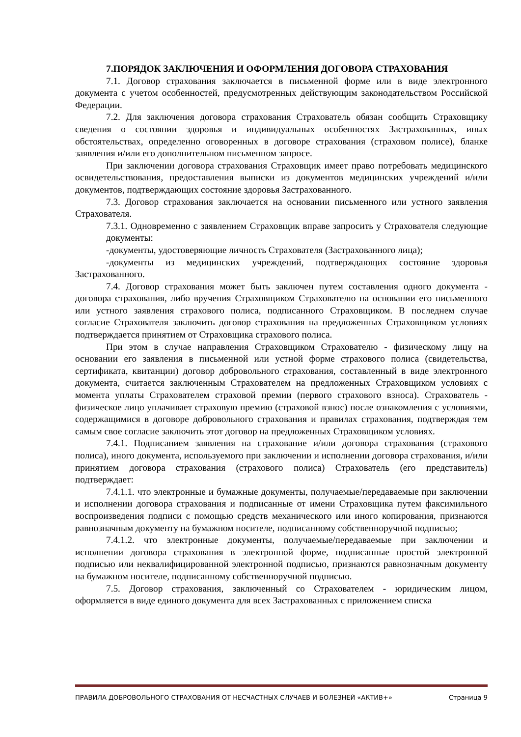7.ПОРЯДОК ЗАКЛЮЧЕНИЯ И ОФОРМЛЕНИЯ ДОГОВОРА СТРАХОВАНИЯ
7.1. Договор страхования заключается в письменной форме или в виде электронного документа с учетом особенностей, предусмотренных действующим законодательством Российской Федерации.
7.2. Для заключения договора страхования Страхователь обязан сообщить Страховщику сведения о состоянии здоровья и индивидуальных особенностях Застрахованных, иных обстоятельствах, определенно оговоренных в договоре страхования (страховом полисе), бланке заявления и/или его дополнительном письменном запросе.
При заключении договора страхования Страховщик имеет право потребовать медицинского освидетельствования, предоставления выписки из документов медицинских учреждений и/или документов, подтверждающих состояние здоровья Застрахованного.
7.3. Договор страхования заключается на основании письменного или устного заявления Страхователя.
7.3.1. Одновременно с заявлением Страховщик вправе запросить у Страхователя следующие документы:
-документы, удостоверяющие личность Страхователя (Застрахованного лица);
-документы из медицинских учреждений, подтверждающих состояние здоровья Застрахованного.
7.4. Договор страхования может быть заключен путем составления одного документа - договора страхования, либо вручения Страховщиком Страхователю на основании его письменного или устного заявления страхового полиса, подписанного Страховщиком. В последнем случае согласие Страхователя заключить договор страхования на предложенных Страховщиком условиях подтверждается принятием от Страховщика страхового полиса.
При этом в случае направления Страховщиком Страхователю - физическому лицу на основании его заявления в письменной или устной форме страхового полиса (свидетельства, сертификата, квитанции) договор добровольного страхования, составленный в виде электронного документа, считается заключенным Страхователем на предложенных Страховщиком условиях с момента уплаты Страхователем страховой премии (первого страхового взноса). Страхователь - физическое лицо уплачивает страховую премию (страховой взнос) после ознакомления с условиями, содержащимися в договоре добровольного страхования и правилах страхования, подтверждая тем самым свое согласие заключить этот договор на предложенных Страховщиком условиях.
7.4.1. Подписанием заявления на страхование и/или договора страхования (страхового полиса), иного документа, используемого при заключении и исполнении договора страхования, и/или принятием договора страхования (страхового полиса) Страхователь (его представитель) подтверждает:
7.4.1.1. что электронные и бумажные документы, получаемые/передаваемые при заключении и исполнении договора страхования и подписанные от имени Страховщика путем факсимильного воспроизведения подписи с помощью средств механического или иного копирования, признаются равнозначным документу на бумажном носителе, подписанному собственноручной подписью;
7.4.1.2. что электронные документы, получаемые/передаваемые при заключении и исполнении договора страхования в электронной форме, подписанные простой электронной подписью или неквалифицированной электронной подписью, признаются равнозначным документу на бумажном носителе, подписанному собственноручной подписью.
7.5. Договор страхования, заключенный со Страхователем - юридическим лицом, оформляется в виде единого документа для всех Застрахованных с приложением списка
ПРАВИЛА ДОБРОВОЛЬНОГО СТРАХОВАНИЯ ОТ НЕСЧАСТНЫХ СЛУЧАЕВ И БОЛЕЗНЕЙ «АКТИВ+» Страница 9